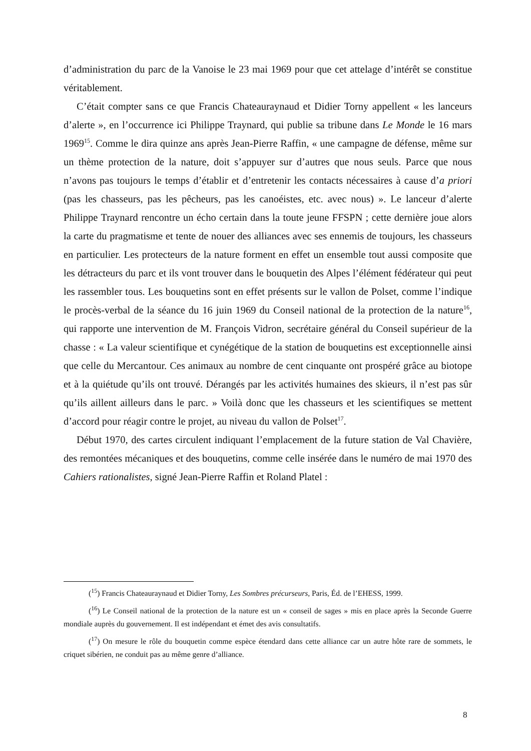d’administration du parc de la Vanoise le 23 mai 1969 pour que cet attelage d’intérêt se constitue véritablement.
C’était compter sans ce que Francis Chateauraynaud et Didier Torny appellent « les lanceurs d’alerte », en l’occurrence ici Philippe Traynard, qui publie sa tribune dans Le Monde le 16 mars 1969<sup>15</sup>. Comme le dira quinze ans après Jean-Pierre Raffin, « une campagne de défense, même sur un thème protection de la nature, doit s’appuyer sur d’autres que nous seuls. Parce que nous n’avons pas toujours le temps d’établir et d’entretenir les contacts nécessaires à cause d’a priori (pas les chasseurs, pas les pêcheurs, pas les canoéistes, etc. avec nous) ». Le lanceur d’alerte Philippe Traynard rencontre un écho certain dans la toute jeune FFSPN ; cette dernière joue alors la carte du pragmatisme et tente de nouer des alliances avec ses ennemis de toujours, les chasseurs en particulier. Les protecteurs de la nature forment en effet un ensemble tout aussi composite que les détracteurs du parc et ils vont trouver dans le bouquetin des Alpes l’élément fédérateur qui peut les rassembler tous. Les bouquetins sont en effet présents sur le vallon de Polset, comme l’indique le procès-verbal de la séance du 16 juin 1969 du Conseil national de la protection de la nature<sup>16</sup>, qui rapporte une intervention de M. François Vidron, secrétaire général du Conseil supérieur de la chasse : « La valeur scientifique et cynégétique de la station de bouquetins est exceptionnelle ainsi que celle du Mercantour. Ces animaux au nombre de cent cinquante ont prospéré grâce au biotope et à la quiétude qu’ils ont trouvé. Dérangés par les activités humaines des skieurs, il n’est pas sûr qu’ils aillent ailleurs dans le parc. » Voilà donc que les chasseurs et les scientifiques se mettent d’accord pour réagir contre le projet, au niveau du vallon de Polset<sup>17</sup>.
Début 1970, des cartes circulent indiquant l’emplacement de la future station de Val Chavière, des remontées mécaniques et des bouquetins, comme celle insérée dans le numéro de mai 1970 des Cahiers rationalistes, signé Jean-Pierre Raffin et Roland Platel :
(<sup>15</sup>) Francis Chateauraynaud et Didier Torny, Les Sombres précurseurs, Paris, Éd. de l’EHESS, 1999.
(<sup>16</sup>) Le Conseil national de la protection de la nature est un « conseil de sages » mis en place après la Seconde Guerre mondiale auprès du gouvernement. Il est indépendant et émet des avis consultatifs.
(<sup>17</sup>) On mesure le rôle du bouquetin comme espèce étendard dans cette alliance car un autre hôte rare de sommets, le criquet sibérien, ne conduit pas au même genre d’alliance.
8